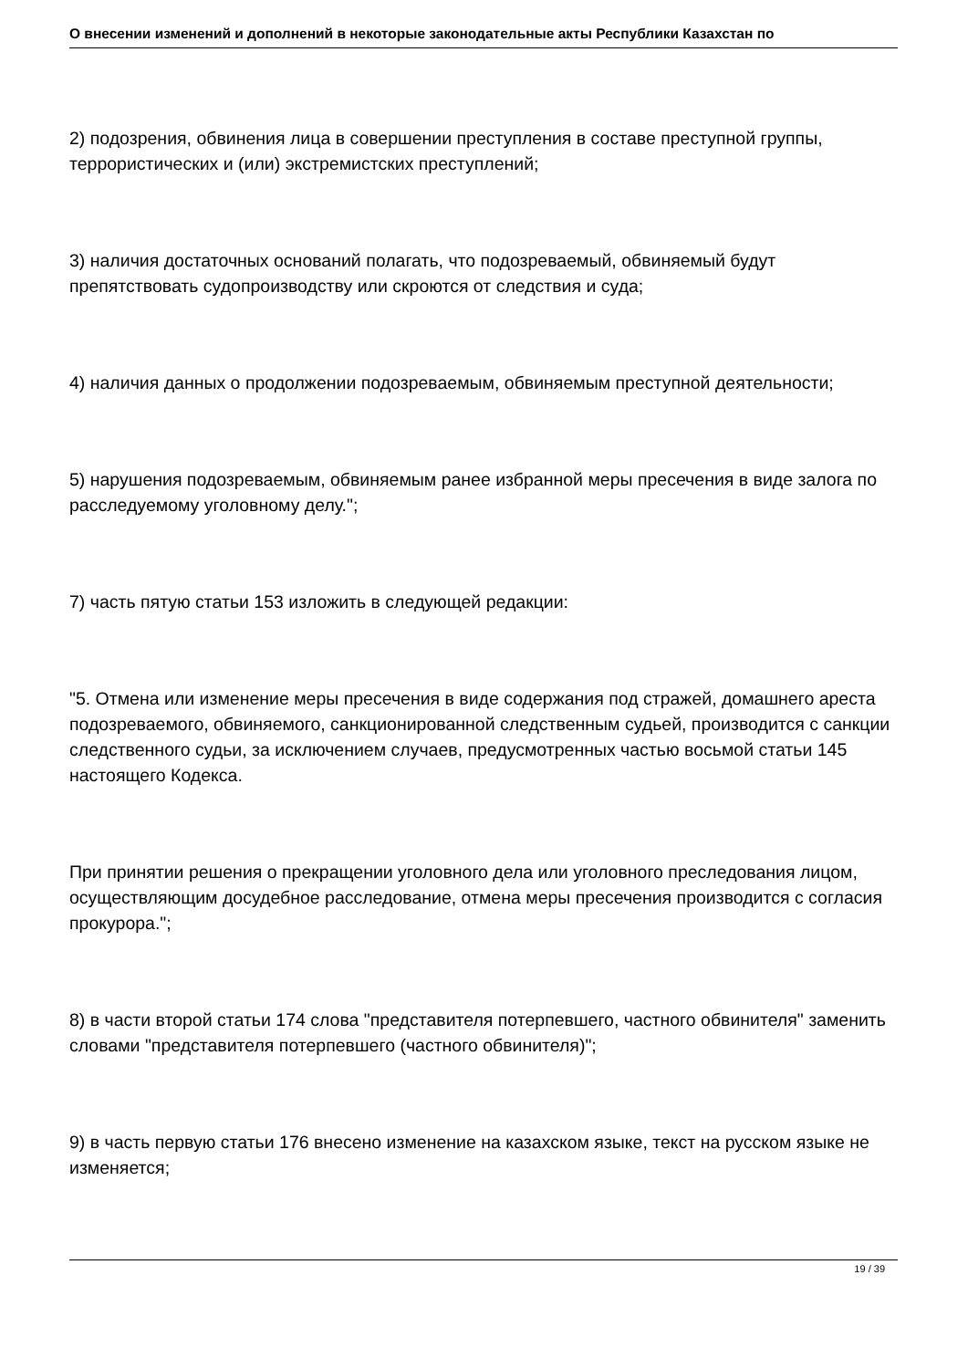О внесении изменений и дополнений в некоторые законодательные акты Республики Казахстан по
2) подозрения, обвинения лица в совершении преступления в составе преступной группы, террористических и (или) экстремистских преступлений;
3) наличия достаточных оснований полагать, что подозреваемый, обвиняемый будут препятствовать судопроизводству или скроются от следствия и суда;
4) наличия данных о продолжении подозреваемым, обвиняемым преступной деятельности;
5) нарушения подозреваемым, обвиняемым ранее избранной меры пресечения в виде залога по расследуемому уголовному делу.";
7) часть пятую статьи 153 изложить в следующей редакции:
"5. Отмена или изменение меры пресечения в виде содержания под стражей, домашнего ареста подозреваемого, обвиняемого, санкционированной следственным судьей, производится с санкции следственного судьи, за исключением случаев, предусмотренных частью восьмой статьи 145 настоящего Кодекса.
При принятии решения о прекращении уголовного дела или уголовного преследования лицом, осуществляющим досудебное расследование, отмена меры пресечения производится с согласия прокурора.";
8) в части второй статьи 174 слова "представителя потерпевшего, частного обвинителя" заменить словами "представителя потерпевшего (частного обвинителя)";
9) в часть первую статьи 176 внесено изменение на казахском языке, текст на русском языке не изменяется;
19 / 39